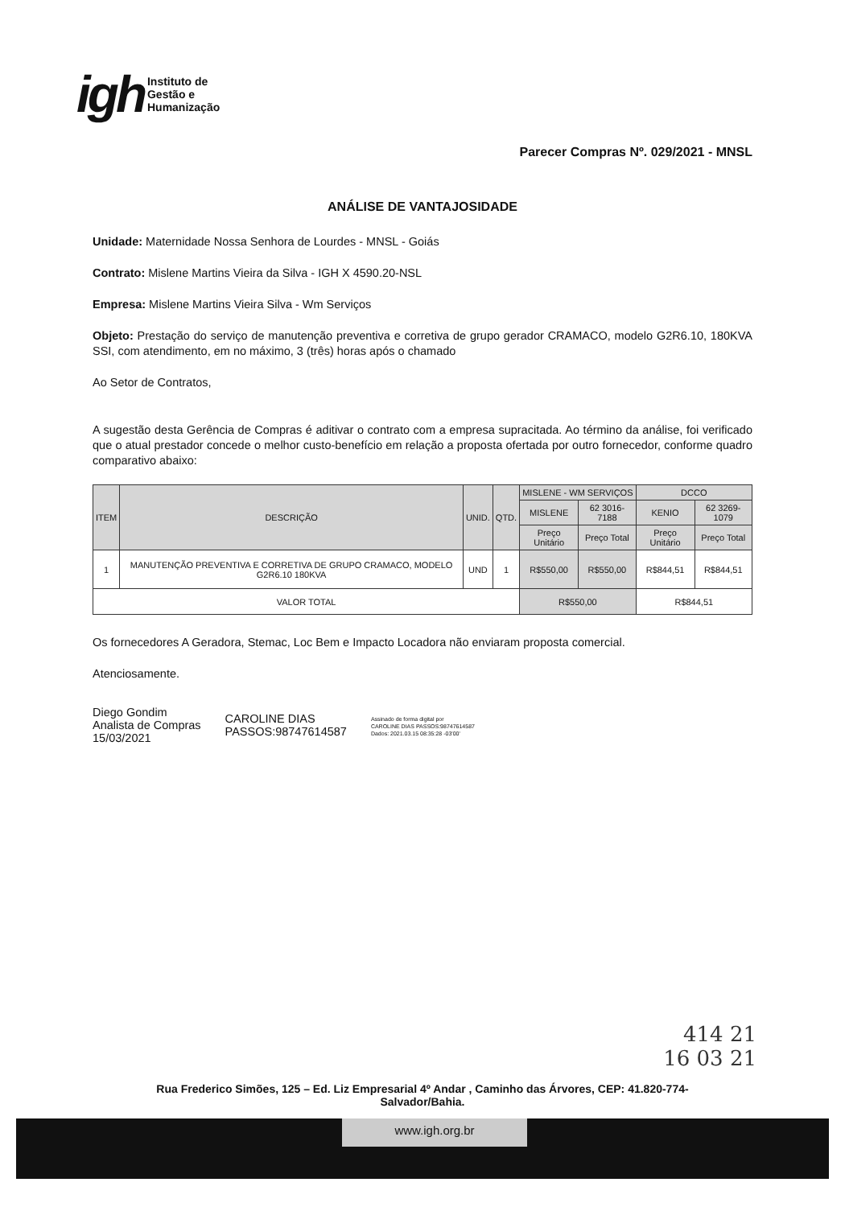igh
Instituto de
Gestão e
Humanização
Parecer Compras Nº. 029/2021 - MNSL
ANÁLISE DE VANTAJOSIDADE
Unidade: Maternidade Nossa Senhora de Lourdes - MNSL - Goiás
Contrato: Mislene Martins Vieira da Silva - IGH X 4590.20-NSL
Empresa: Mislene Martins Vieira Silva - Wm Serviços
Objeto: Prestação do serviço de manutenção preventiva e corretiva de grupo gerador CRAMACO, modelo G2R6.10, 180KVA SSI, com atendimento, em no máximo, 3 (três) horas após o chamado
Ao Setor de Contratos,
A sugestão desta Gerência de Compras é aditivar o contrato com a empresa supracitada. Ao término da análise, foi verificado que o atual prestador concede o melhor custo-benefício em relação a proposta ofertada por outro fornecedor, conforme quadro comparativo abaixo:
| ITEM | DESCRIÇÃO | UNID. | QTD. | MISLENE - WM SERVIÇOS | | DCCO | |
| --- | --- | --- | --- | --- | --- | --- | --- |
| | | | | MISLENE | 62 3016-7188 | KENIO | 62 3269-1079 |
| | | | | Preço Unitário | Preço Total | Preço Unitário | Preço Total |
| 1 | MANUTENÇÃO PREVENTIVA E CORRETIVA DE GRUPO CRAMACO, MODELO G2R6.10 180KVA | UND | 1 | R$550,00 | R$550,00 | R$844,51 | R$844,51 |
| VALOR TOTAL | | | | R$550,00 | | R$844,51 | |
Os fornecedores A Geradora, Stemac, Loc Bem e Impacto Locadora não enviaram proposta comercial.
Atenciosamente.
Diego Gondim
Analista de Compras
15/03/2021
CAROLINE DIAS
PASSOS:98747614587
Assinado de forma digital por
CAROLINE DIAS PASSOS:98747614587
Dados: 2021.03.15 08:35:28 -03'00'
414 21
16 03 21
Rua Frederico Simões, 125 – Ed. Liz Empresarial 4º Andar , Caminho das Árvores, CEP: 41.820-774-
Salvador/Bahia.
www.igh.org.br